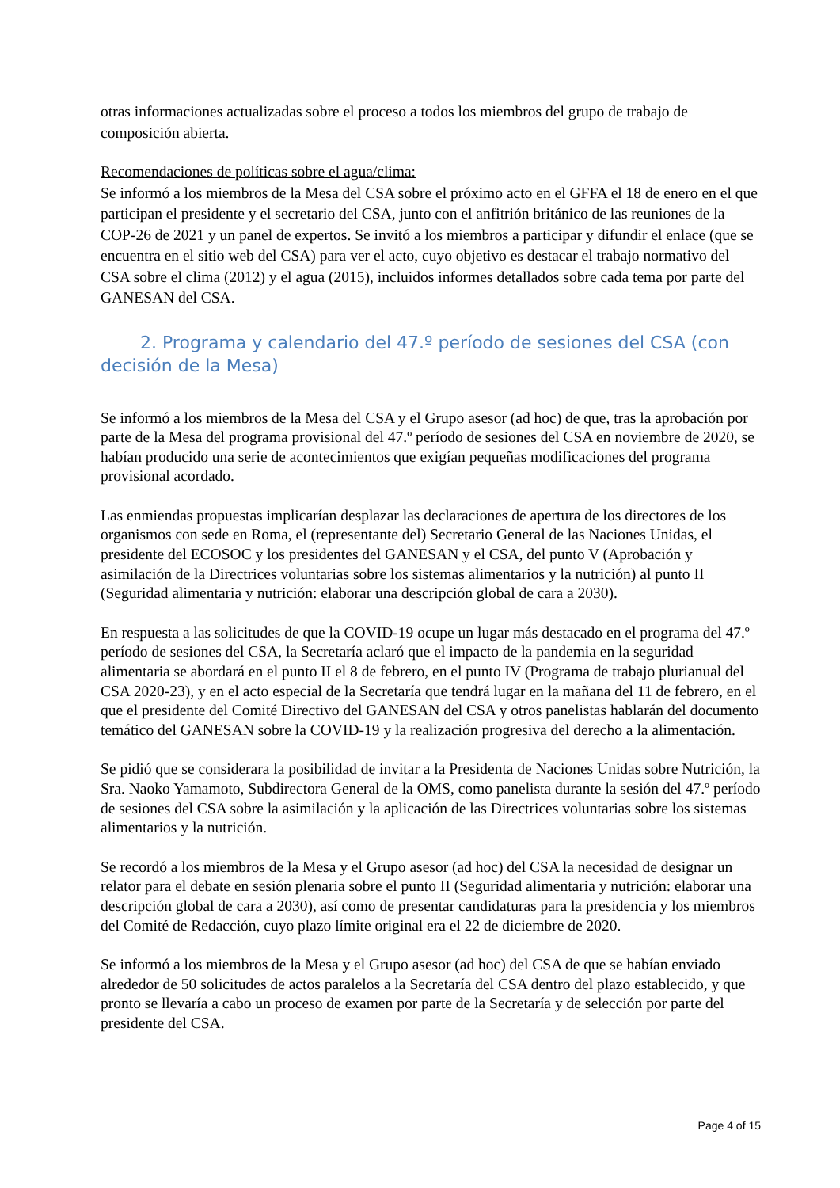otras informaciones actualizadas sobre el proceso a todos los miembros del grupo de trabajo de composición abierta.
Recomendaciones de políticas sobre el agua/clima:
Se informó a los miembros de la Mesa del CSA sobre el próximo acto en el GFFA el 18 de enero en el que participan el presidente y el secretario del CSA, junto con el anfitrión británico de las reuniones de la COP-26 de 2021 y un panel de expertos. Se invitó a los miembros a participar y difundir el enlace (que se encuentra en el sitio web del CSA) para ver el acto, cuyo objetivo es destacar el trabajo normativo del CSA sobre el clima (2012) y el agua (2015), incluidos informes detallados sobre cada tema por parte del GANESAN del CSA.
2. Programa y calendario del 47.º período de sesiones del CSA (con decisión de la Mesa)
Se informó a los miembros de la Mesa del CSA y el Grupo asesor (ad hoc) de que, tras la aprobación por parte de la Mesa del programa provisional del 47.º período de sesiones del CSA en noviembre de 2020, se habían producido una serie de acontecimientos que exigían pequeñas modificaciones del programa provisional acordado.
Las enmiendas propuestas implicarían desplazar las declaraciones de apertura de los directores de los organismos con sede en Roma, el (representante del) Secretario General de las Naciones Unidas, el presidente del ECOSOC y los presidentes del GANESAN y el CSA, del punto V (Aprobación y asimilación de la Directrices voluntarias sobre los sistemas alimentarios y la nutrición) al punto II (Seguridad alimentaria y nutrición: elaborar una descripción global de cara a 2030).
En respuesta a las solicitudes de que la COVID-19 ocupe un lugar más destacado en el programa del 47.º período de sesiones del CSA, la Secretaría aclaró que el impacto de la pandemia en la seguridad alimentaria se abordará en el punto II el 8 de febrero, en el punto IV (Programa de trabajo plurianual del CSA 2020-23), y en el acto especial de la Secretaría que tendrá lugar en la mañana del 11 de febrero, en el que el presidente del Comité Directivo del GANESAN del CSA y otros panelistas hablarán del documento temático del GANESAN sobre la COVID-19 y la realización progresiva del derecho a la alimentación.
Se pidió que se considerara la posibilidad de invitar a la Presidenta de Naciones Unidas sobre Nutrición, la Sra. Naoko Yamamoto, Subdirectora General de la OMS, como panelista durante la sesión del 47.º período de sesiones del CSA sobre la asimilación y la aplicación de las Directrices voluntarias sobre los sistemas alimentarios y la nutrición.
Se recordó a los miembros de la Mesa y el Grupo asesor (ad hoc) del CSA la necesidad de designar un relator para el debate en sesión plenaria sobre el punto II (Seguridad alimentaria y nutrición: elaborar una descripción global de cara a 2030), así como de presentar candidaturas para la presidencia y los miembros del Comité de Redacción, cuyo plazo límite original era el 22 de diciembre de 2020.
Se informó a los miembros de la Mesa y el Grupo asesor (ad hoc) del CSA de que se habían enviado alrededor de 50 solicitudes de actos paralelos a la Secretaría del CSA dentro del plazo establecido, y que pronto se llevaría a cabo un proceso de examen por parte de la Secretaría y de selección por parte del presidente del CSA.
Page 4 of 15